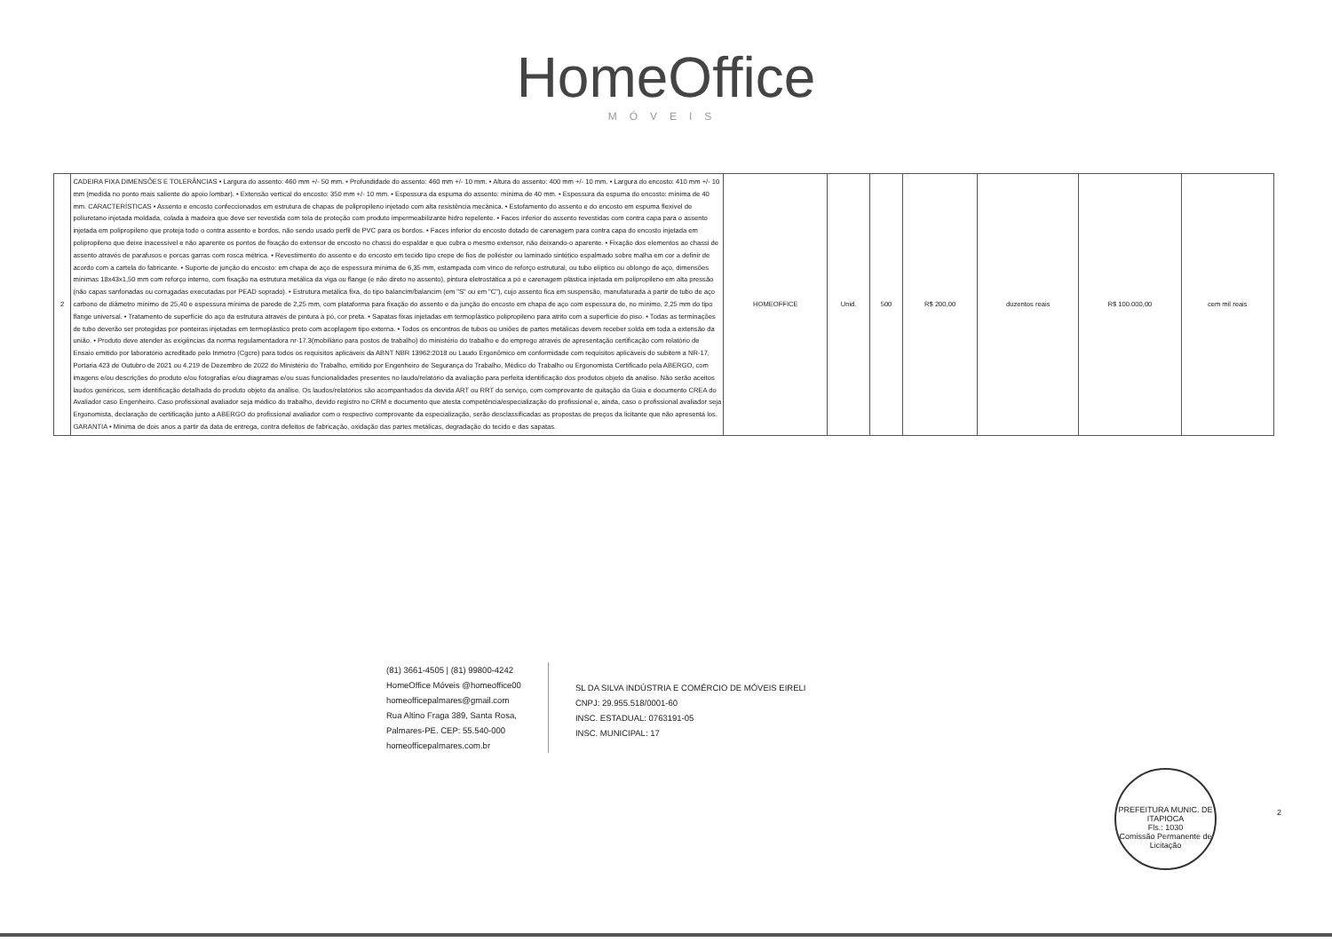HomeOffice
MÓVEIS
| 2 | CADEIRA FIXA DIMENSÕES E TOLERÂNCIAS • Largura do assento: 460 mm +/- 50 mm. • Profundidade do assento: 460 mm +/- 10 mm. • Altura do assento: 400 mm +/- 10 mm. • Largura do encosto: 410 mm +/- 10 mm (medida no ponto mais saliente do apoio lombar). • Extensão vertical do encosto: 350 mm +/- 10 mm. • Espessura da espuma do assento: mínima de 40 mm. • Espessura da espuma do encosto: mínima de 40 mm. CARACTERÍSTICAS • Assento e encosto confeccionados em estrutura de chapas de polipropileno injetado com alta resistência mecânica. • Estofamento do assento e do encosto em espuma flexível de poliuretano injetada moldada, colada à madeira que deve ser revestida com tela de proteção com produto impermeabilizante hidro repelente. • Faces inferior do assento revestidas com contra capa para o assento injetada em polipropileno que proteja todo o contra assento e bordos, não sendo usado perfil de PVC para os bordos. • Faces inferior do encosto dotado de carenagem para contra capa do encosto injetada em polipropileno que deixe inacessível e não aparente os pontos de fixação do extensor de encosto no chassi do espaldar e que cubra o mesmo extensor, não deixando-o aparente. • Fixação dos elementos ao chassi de assento através de parafusos e porcas garras com rosca métrica. • Revestimento do assento e do encosto em tecido tipo crepe de fios de poliéster ou laminado sintético espalmado sobre malha em cor a definir de acordo com a cartela do fabricante. • Suporte de junção do encosto: em chapa de aço de espessura mínima de 6,35 mm, estampada com vinco de reforço estrutural, ou tubo elíptico ou oblongo de aço, dimensões mínimas 18x43x1,50 mm com reforço interno, com fixação na estrutura metálica da viga ou flange (e não direto no assento), pintura eletrostática a pó e carenagem plástica injetada em polipropileno em alta pressão (não capas sanfonadas ou corrugadas executadas por PEAD soprado). • Estrutura metálica fixa, do tipo balancim/balancim (em "S" ou em "C"), cujo assento fica em suspensão, manufaturada à partir de tubo de aço carbono de diâmetro mínimo de 25,40 e espessura mínima de parede de 2,25 mm, com plataforma para fixação do assento e da junção do encosto em chapa de aço com espessura de, no mínimo, 2,25 mm do tipo flange universal. • Tratamento de superfície do aço da estrutura através de pintura à pó, cor preta. • Sapatas fixas injetadas em termoplástico polipropileno para atrito com a superfície do piso. • Todas as terminações de tubo deverão ser protegidas por ponteiras injetadas em termoplástico preto com acoplagem tipo externa. • Todos os encontros de tubos ou uniões de partes metálicas devem receber solda em toda a extensão da união. • Produto deve atender às exigências da norma regulamentadora nr-17.3(mobiliário para postos de trabalho) do ministério do trabalho e do emprego através de apresentação certificação com relatório de Ensaio emitido por laboratório acreditado pelo Inmetro (Cgcre) para todos os requisitos aplicáveis da ABNT NBR 13962:2018 ou Laudo Ergonômico em conformidade com requisitos aplicáveis do subitem a NR-17, Portaria 423 de Outubro de 2021 ou 4.219 de Dezembro de 2022 do Ministério do Trabalho, emitido por Engenheiro de Segurança do Trabalho, Médico do Trabalho ou Ergonomista Certificado pela ABERGO, com imagens e/ou descrições do produto e/ou fotografias e/ou diagramas e/ou suas funcionalidades presentes no laudo/relatório da avaliação para perfeita identificação dos produtos objeto da análise. Não serão aceitos laudos genéricos, sem identificação detalhada do produto objeto da análise. Os laudos/relatórios são acompanhados da devida ART ou RRT do serviço, com comprovante de quitação da Guia e documento CREA do Avaliador caso Engenheiro. Caso profissional avaliador seja médico do trabalho, devido registro no CRM e documento que atesta competência/especialização do profissional e, ainda, caso o profissional avaliador seja Ergonomista, declaração de certificação junto a ABERGO do profissional avaliador com o respectivo comprovante da especialização, serão desclassificadas as propostas de preços da licitante que não apresentá los. GARANTIA • Mínima de dois anos a partir da data de entrega, contra defeitos de fabricação, oxidação das partes metálicas, degradação do tecido e das sapatas. | HOMEOFFICE | Unid. | 500 | R$ 200,00 | duzentos reais | R$ 100.000,00 | cem mil reais |
(81) 3661-4505 | (81) 99800-4242
HomeOffice Móveis @homeoffice00
homeofficepalmares@gmail.com
Rua Altino Fraga 389, Santa Rosa,
Palmares-PE. CEP: 55.540-000
homeofficepalmares.com.br
SL DA SILVA INDÚSTRIA E COMÉRCIO DE MÓVEIS EIRELI
CNPJ: 29.955.518/0001-60
INSC. ESTADUAL: 0763191-05
INSC. MUNICIPAL: 17
PREFEITURA MUNIC. DE ITAPIOCA
Fls.: 1030
Comissão Permanente de Licitação
2